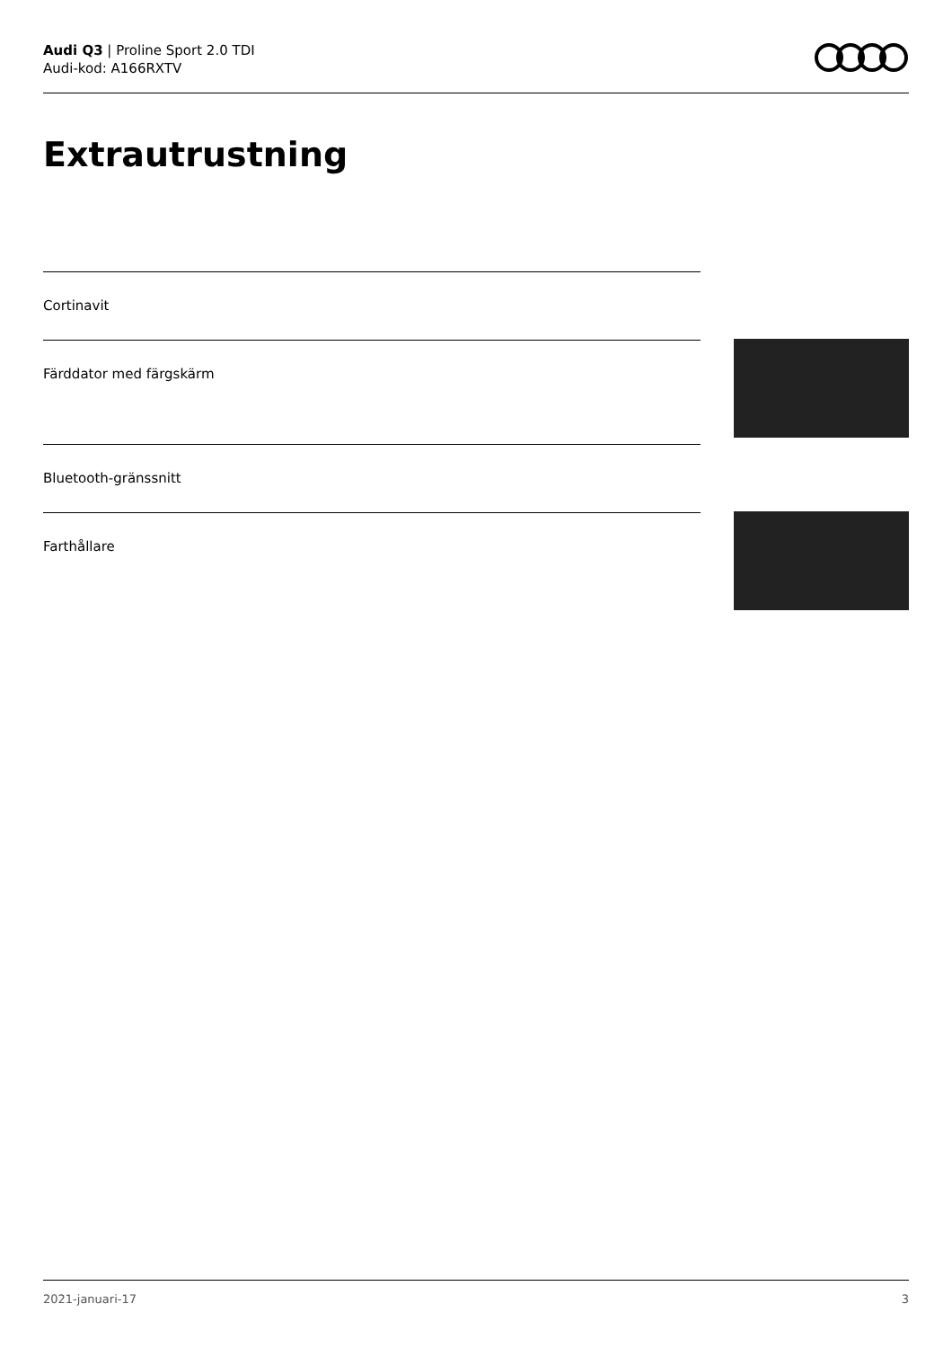Audi Q3 | Proline Sport 2.0 TDI
Audi-kod: A166RXTV
Extrautrustning
Cortinavit
Färddator med färgskärm
Bluetooth-gränssnitt
Farthållare
2021-januari-17 3